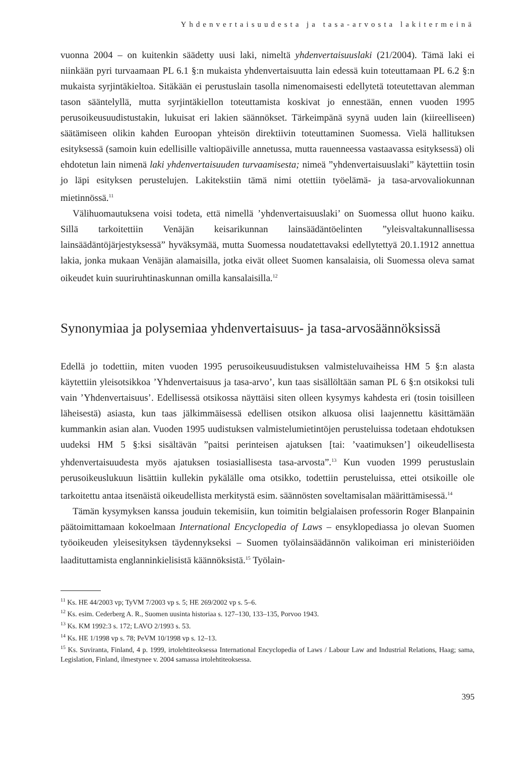Yhdenvertaisuudesta ja tasa-arvosta lakitermeinä
vuonna 2004 – on kuitenkin säädetty uusi laki, nimeltä yhdenvertaisuuslaki (21/2004). Tämä laki ei niinkään pyri turvaamaan PL 6.1 §:n mukaista yhdenvertaisuutta lain edessä kuin toteuttamaan PL 6.2 §:n mukaista syrjintäkieltoa. Sitäkään ei perustuslain tasolla nimenomaisesti edellytetä toteutettavan alemman tason sääntelyllä, mutta syrjintäkiellon toteuttamista koskivat jo ennestään, ennen vuoden 1995 perusoikeusuudistustakin, lukuisat eri lakien säännökset. Tärkeimpänä syynä uuden lain (kiireelliseen) säätämiseen olikin kahden Euroopan yhteisön direktiivin toteuttaminen Suomessa. Vielä hallituksen esityksessä (samoin kuin edellisille valtiopäiville annetussa, mutta rauenneessa vastaavassa esityksessä) oli ehdotetun lain nimenä laki yhdenvertaisuuden turvaamisesta; nimeä ”yhdenvertaisuuslaki” käytettiin tosin jo läpi esityksen perustelujen. Lakitekstiin tämä nimi otettiin työelämä- ja tasa-arvovaliokunnan mietinnössä.<sup>11</sup>
Välihuomautuksena voisi todeta, että nimellä ’yhdenvertaisuuslaki’ on Suomessa ollut huono kaiku. Sillä tarkoitettiin Venäjän keisarikunnan lainsäädäntöelinten ”yleisvaltakunnallisessa lainsäädäntöjärjestyksessä” hyväksymää, mutta Suomessa noudatettavaksi edellytettyä 20.1.1912 annettua lakia, jonka mukaan Venäjän alamaisilla, jotka eivät olleet Suomen kansalaisia, oli Suomessa oleva samat oikeudet kuin suuriruhtinaskunnan omilla kansalaisilla.<sup>12</sup>
Synonymiaa ja polysemiaa yhdenvertaisuus- ja tasa-arvosäännöksissä
Edellä jo todettiin, miten vuoden 1995 perusoikeusuudistuksen valmisteluvaiheissa HM 5 §:n alasta käytettiin yleisotsikkoa ’Yhdenvertaisuus ja tasa-arvo’, kun taas sisällöltään saman PL 6 §:n otsikoksi tuli vain ’Yhdenvertaisuus’. Edellisessä otsikossa näyttäisi siten olleen kysymys kahdesta eri (tosin toisilleen läheisestä) asiasta, kun taas jälkimmäisessä edellisen otsikon alkuosa olisi laajennettu käsittämään kummankin asian alan. Vuoden 1995 uudistuksen valmistelumietintöjen perusteluissa todetaan ehdotuksen uudeksi HM 5 §:ksi sisältävän ”paitsi perinteisen ajatuksen [tai: ’vaatimuksen’] oikeudellisesta yhdenvertaisuudesta myös ajatuksen tosiasiallisesta tasa-arvosta”.<sup>13</sup> Kun vuoden 1999 perustuslain perusoikeuslukuun lisättiin kullekin pykälälle oma otsikko, todettiin perusteluissa, ettei otsikoille ole tarkoitettu antaa itsenäistä oikeudellista merkitystä esim. säännösten soveltamisalan määrittämisessä.<sup>14</sup>
Tämän kysymyksen kanssa jouduin tekemisiin, kun toimitin belgialaisen professorin Roger Blanpainin päätoimittamaan kokoelmaan International Encyclopedia of Laws – ensyklopediassa jo olevan Suomen työoikeuden yleisesityksen täydennykseksi – Suomen työlainsäädännön valikoiman eri ministeriöiden laadituttamista englanninkielisistä käännöksistä.<sup>15</sup> Työlain-
<sup>11</sup> Ks. HE 44/2003 vp; TyVM 7/2003 vp s. 5; HE 269/2002 vp s. 5–6.
<sup>12</sup> Ks. esim. Cederberg A. R., Suomen uusinta historiaa s. 127–130, 133–135, Porvoo 1943.
<sup>13</sup> Ks. KM 1992:3 s. 172; LAVO 2/1993 s. 53.
<sup>14</sup> Ks. HE 1/1998 vp s. 78; PeVM 10/1998 vp s. 12–13.
<sup>15</sup> Ks. Suviranta, Finland, 4 p. 1999, irtolehtiteoksessa International Encyclopedia of Laws / Labour Law and Industrial Relations, Haag; sama, Legislation, Finland, ilmestynee v. 2004 samassa irtolehtiteoksessa.
395